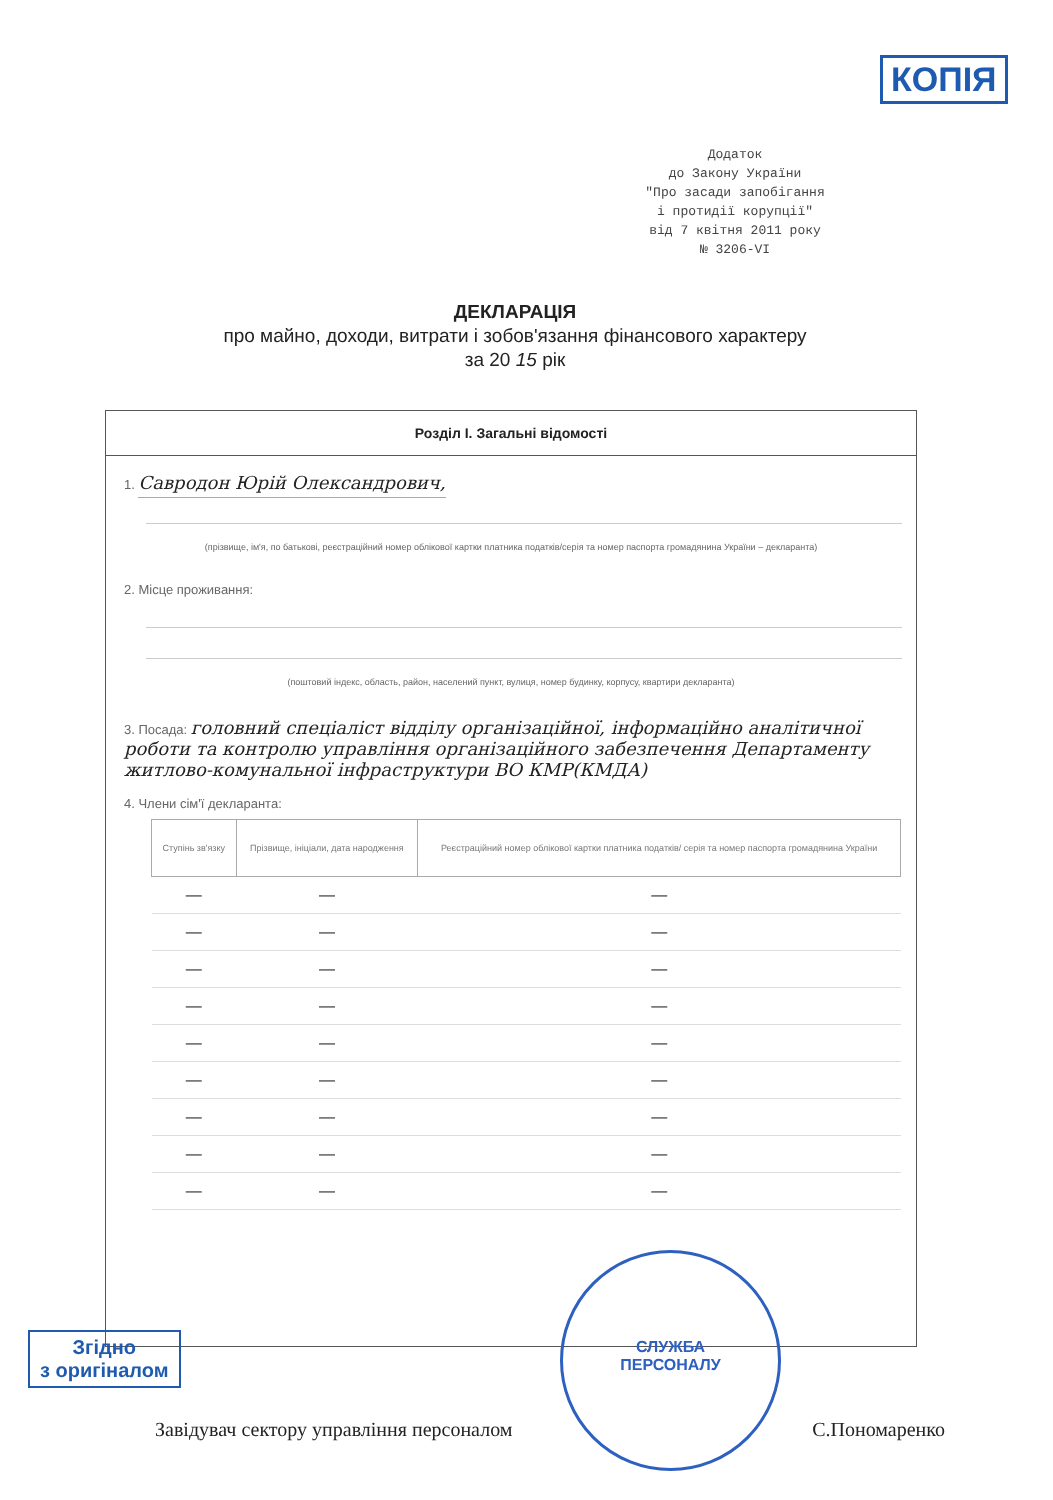КОПІЯ
Додаток
до Закону України
"Про засади запобігання
і протидії корупції"
від 7 квітня 2011 року
№ 3206-VI
ДЕКЛАРАЦІЯ
про майно, доходи, витрати і зобов'язання фінансового характеру
за 20 15 рік
Розділ I. Загальні відомості
1. Савродон Юрій Олександрович,
(прізвище, ім'я, по батькові, реєстраційний номер облікової картки платника податків/серія та номер паспорта громадянина України – декларанта)
2. Місце проживання:
(поштовий індекс, область, район, населений пункт, вулиця, номер будинку, корпусу, квартири декларанта)
3. Посада: головний спеціаліст відділу організаційної, інформаційно аналітичної роботи та контролю управління організаційного забезпечення Департаменту житлово-комунальної інфраструктури ВО КМР(КМДА)
4. Члени сім'ї декларанта:
| Ступінь зв'язку | Прізвище, ініціали, дата народження | Реєстраційний номер облікової картки платника податків/ серія та номер паспорта громадянина України |
| --- | --- | --- |
| — | — | — |
| — | — | — |
| — | — | — |
| — | — | — |
| — | — | — |
| — | — | — |
| — | — | — |
| — | — | — |
| — | — | — |
СЛУЖБА
ПЕРСОНАЛУ
Згідно
з оригіналом
Завідувач сектору управління персоналом С.Пономаренко